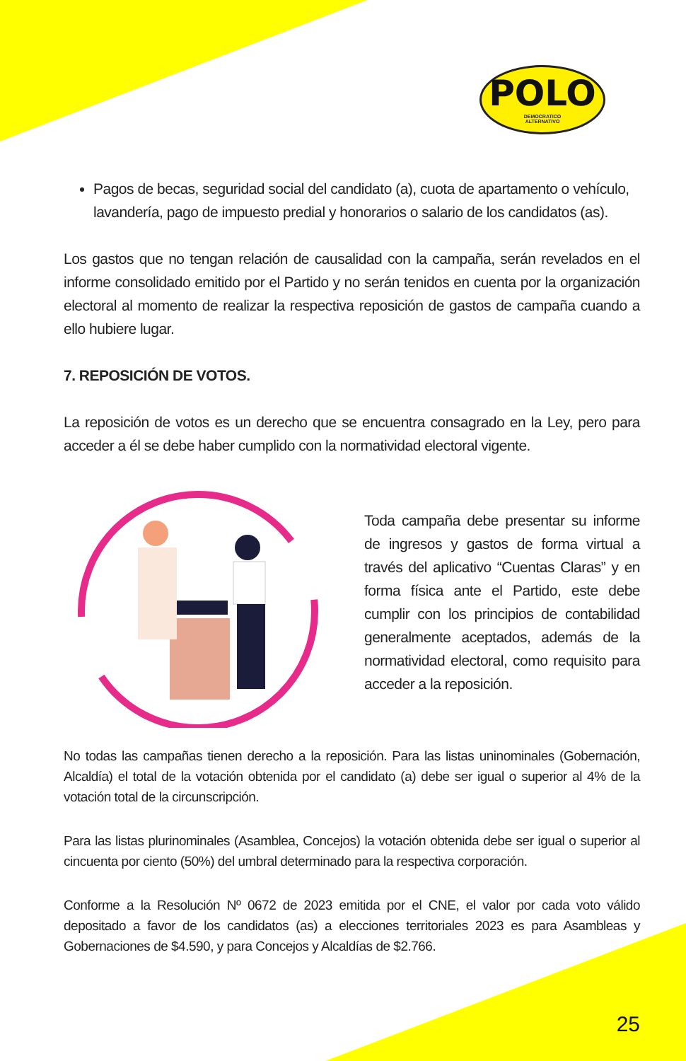POLO
DEMOCRATICO
ALTERNATIVO
Pagos de becas, seguridad social del candidato (a), cuota de apartamento o vehículo, lavandería, pago de impuesto predial y honorarios o salario de los candidatos (as).
Los gastos que no tengan relación de causalidad con la campaña, serán revelados en el informe consolidado emitido por el Partido y no serán tenidos en cuenta por la organización electoral al momento de realizar la respectiva reposición de gastos de campaña cuando a ello hubiere lugar.
7. REPOSICIÓN DE VOTOS.
La reposición de votos es un derecho que se encuentra consagrado en la Ley, pero para acceder a él se debe haber cumplido con la normatividad electoral vigente.
Toda campaña debe presentar su informe de ingresos y gastos de forma virtual a través del aplicativo “Cuentas Claras” y en forma física ante el Partido, este debe cumplir con los principios de contabilidad generalmente aceptados, además de la normatividad electoral, como requisito para acceder a la reposición.
No todas las campañas tienen derecho a la reposición. Para las listas uninominales (Gobernación, Alcaldía) el total de la votación obtenida por el candidato (a) debe ser igual o superior al 4% de la votación total de la circunscripción.
Para las listas plurinominales (Asamblea, Concejos) la votación obtenida debe ser igual o superior al cincuenta por ciento (50%) del umbral determinado para la respectiva corporación.
Conforme a la Resolución Nº 0672 de 2023 emitida por el CNE, el valor por cada voto válido depositado a favor de los candidatos (as) a elecciones territoriales 2023 es para Asambleas y Gobernaciones de $4.590, y para Concejos y Alcaldías de $2.766.
25